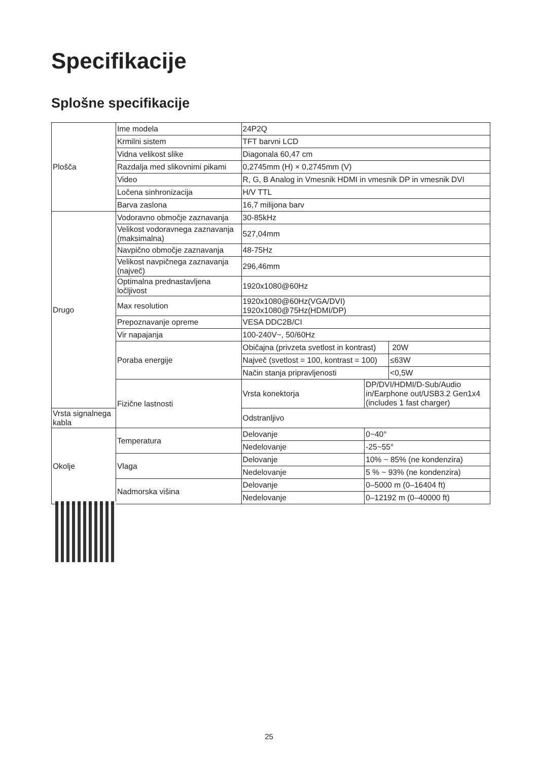Specifikacije
Splošne specifikacije
| Plošča | Ime modela | 24P2Q | | |
| | Krmilni sistem | TFT barvni LCD | | |
| | Vidna velikost slike | Diagonala 60,47 cm | | |
| | Razdalja med slikovnimi pikami | 0,2745mm (H) × 0,2745mm (V) | | |
| | Video | R, G, B Analog in Vmesnik HDMI in vmesnik DP in vmesnik DVI | | |
| | Ločena sinhronizacija | H/V TTL | | |
| | Barva zaslona | 16,7 milijona barv | | |
| Drugo | Vodoravno območje zaznavanja | 30-85kHz | | |
| | Velikost vodoravnega zaznavanja (maksimalna) | 527,04mm | | |
| | Navpično območje zaznavanja | 48-75Hz | | |
| | Velikost navpičnega zaznavanja (največ) | 296,46mm | | |
| | Optimalna prednastavljena ločljivost | 1920x1080@60Hz | | |
| | Max resolution | 1920x1080@60Hz(VGA/DVI) 1920x1080@75Hz(HDMI/DP) | | |
| | Prepoznavanje opreme | VESA DDC2B/CI | | |
| | Vir napajanja | 100-240V~, 50/60Hz | | |
| | Poraba energije | Običajna (privzeta svetlost in kontrast) | | 20W |
| | | Največ (svetlost = 100, kontrast = 100) | | ≤63W |
| | | Način stanja pripravljenosti | | <0,5W |
| | Fizične lastnosti | Vrsta konektorja | DP/DVI/HDMI/D-Sub/Audio in/Earphone out/USB3.2 Gen1x4 (includes 1 fast charger) | |
| Vrsta signalnega kabla | | Odstranljivo | | |
| Okolje | Temperatura | Delovanje | 0~40° | |
| | | Nedelovanje | -25~55° | |
| | Vlaga | Delovanje | 10% ~ 85% (ne kondenzira) | |
| | | Nedelovanje | 5 % ~ 93% (ne kondenzira) | |
| | Nadmorska višina | Delovanje | 0–5000 m (0–16404 ft) | |
| | | Nedelovanje | 0–12192 m (0–40000 ft) | |
25